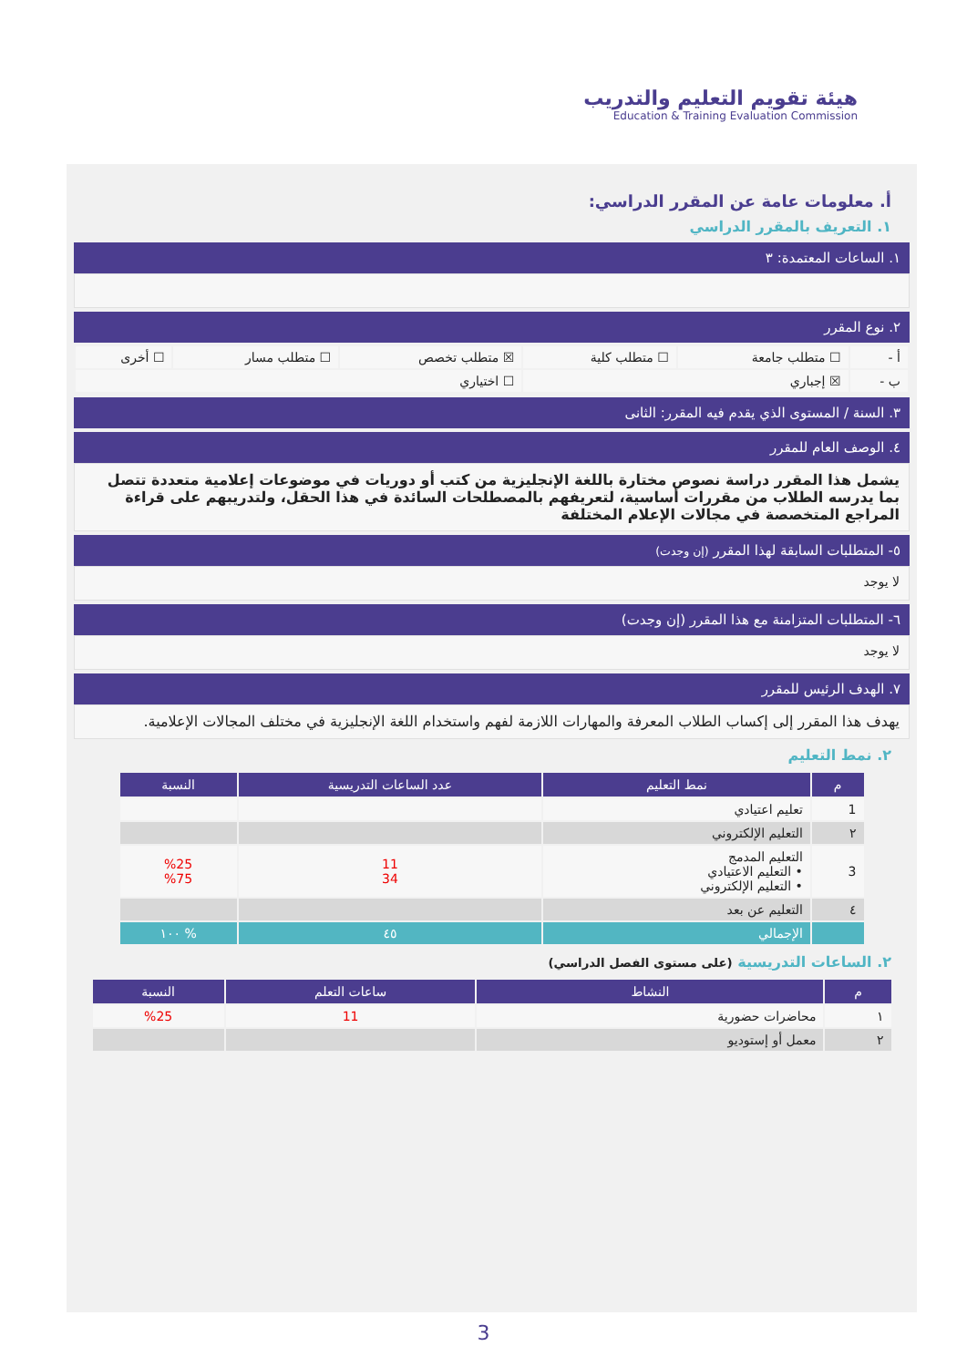هيئة تقويم التعليم والتدريب
Education & Training Evaluation Commission
أ. معلومات عامة عن المقرر الدراسي:
١. التعريف بالمقرر الدراسي
١. الساعات المعتمدة: ٣
٢. نوع المقرر
| أ - | ☐ متطلب جامعة | ☐ متطلب كلية | ☒ متطلب تخصص | ☐ متطلب مسار | ☐ أخرى |
| ب - | ☒ إجباري | | ☐ اختياري | | |
٣. السنة / المستوى الذي يقدم فيه المقرر: الثانى
٤. الوصف العام للمقرر
يشمل هذا المقرر دراسة نصوص مختارة باللغة الإنجليزية من كتب أو دوريات في موضوعات إعلامية متعددة تتصل بما يدرسه الطلاب من مقررات أساسية، لتعريفهم بالمصطلحات السائدة في هذا الحقل، ولتدريبهم على قراءة المراجع المتخصصة في مجالات الإعلام المختلفة
٥- المتطلبات السابقة لهذا المقرر (إن وجدت)
لا يوجد
٦- المتطلبات المتزامنة مع هذا المقرر (إن وجدت)
لا يوجد
٧. الهدف الرئيس للمقرر
يهدف هذا المقرر إلى إكساب الطلاب المعرفة والمهارات اللازمة لفهم واستخدام اللغة الإنجليزية في مختلف المجالات الإعلامية.
٢. نمط التعليم
| م | نمط التعليم | عدد الساعات التدريسية | النسبة |
| --- | --- | --- | --- |
| 1 | تعليم اعتيادي | | |
| ٢ | التعليم الإلكتروني | | |
| 3 | التعليم المدمج • التعليم الاعتيادي • التعليم الإلكتروني | 11 34 | %25 %75 |
| ٤ | التعليم عن بعد | | |
| | الإجمالي | ٤٥ | % ١٠٠ |
٢. الساعات التدريسية (على مستوى الفصل الدراسي)
| م | النشاط | ساعات التعلم | النسبة |
| --- | --- | --- | --- |
| ١ | محاضرات حضورية | 11 | %25 |
| ٢ | معمل أو إستوديو | | |
3